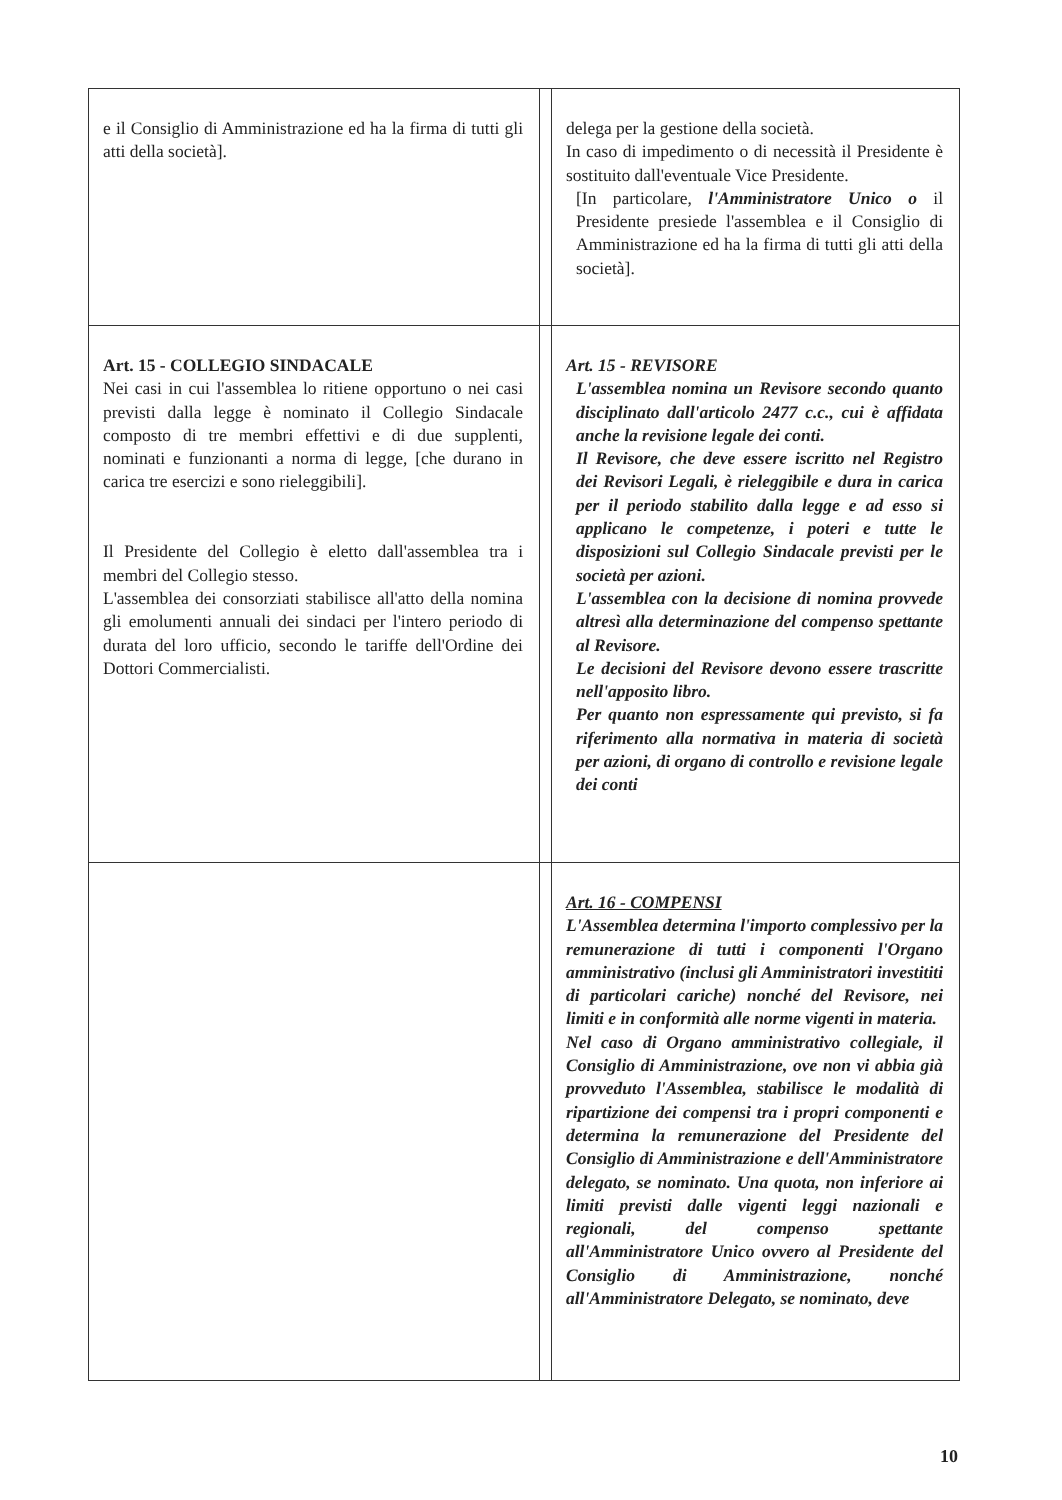| e il Consiglio di Amministrazione ed ha la firma di tutti gli atti della società]. | | delega per la gestione della società. In caso di impedimento o di necessità il Presidente è sostituito dall'eventuale Vice Presidente. [In particolare, l'Amministratore Unico o il Presidente presiede l'assemblea e il Consiglio di Amministrazione ed ha la firma di tutti gli atti della società]. |
| Art. 15 - COLLEGIO SINDACALE Nei casi in cui l'assemblea lo ritiene opportuno o nei casi previsti dalla legge è nominato il Collegio Sindacale composto di tre membri effettivi e di due supplenti, nominati e funzionanti a norma di legge, [che durano in carica tre esercizi e sono rieleggibili]. Il Presidente del Collegio è eletto dall'assemblea tra i membri del Collegio stesso. L'assemblea dei consorziati stabilisce all'atto della nomina gli emolumenti annuali dei sindaci per l'intero periodo di durata del loro ufficio, secondo le tariffe dell'Ordine dei Dottori Commercialisti. | | Art. 15 - REVISORE L'assemblea nomina un Revisore secondo quanto disciplinato dall'articolo 2477 c.c., cui è affidata anche la revisione legale dei conti. Il Revisore, che deve essere iscritto nel Registro dei Revisori Legali, è rieleggibile e dura in carica per il periodo stabilito dalla legge e ad esso si applicano le competenze, i poteri e tutte le disposizioni sul Collegio Sindacale previsti per le società per azioni. L'assemblea con la decisione di nomina provvede altresì alla determinazione del compenso spettante al Revisore. Le decisioni del Revisore devono essere trascritte nell'apposito libro. Per quanto non espressamente qui previsto, si fa riferimento alla normativa in materia di società per azioni, di organo di controllo e revisione legale dei conti |
| | | Art. 16 - COMPENSI L'Assemblea determina l'importo complessivo per la remunerazione di tutti i componenti l'Organo amministrativo (inclusi gli Amministratori investititi di particolari cariche) nonché del Revisore, nei limiti e in conformità alle norme vigenti in materia. Nel caso di Organo amministrativo collegiale, il Consiglio di Amministrazione, ove non vi abbia già provveduto l'Assemblea, stabilisce le modalità di ripartizione dei compensi tra i propri componenti e determina la remunerazione del Presidente del Consiglio di Amministrazione e dell'Amministratore delegato, se nominato. Una quota, non inferiore ai limiti previsti dalle vigenti leggi nazionali e regionali, del compenso spettante all'Amministratore Unico ovvero al Presidente del Consiglio di Amministrazione, nonché all'Amministratore Delegato, se nominato, deve |
10